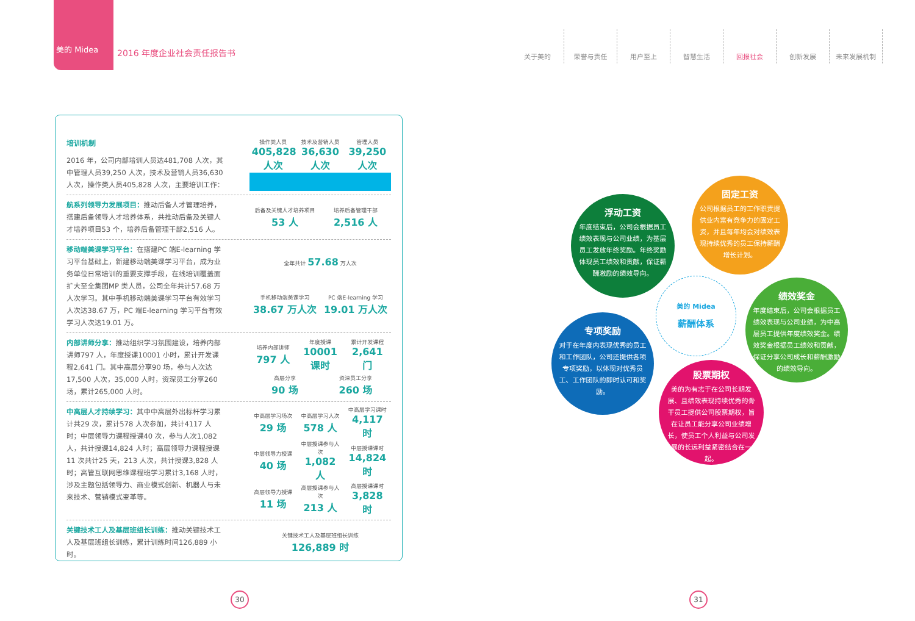美的 Midea
2016 年度企业社会责任报告书
关于美的 荣誉与责任 用户至上 智慧生活 回报社会 创新发展 未来发展机制
培训机制
2016 年，公司内部培训人员达481,708 人次，其中管理人员39,250 人次，技术及营销人员36,630 人次，操作类人员405,828 人次，主要培训工作：
操作类人员
405,828 人次
技术及营销人员
36,630 人次
管理人员
39,250 人次
航系列领导力发展项目：推动后备人才管理培养，搭建后备领导人才培养体系，共推动后备及关键人才培养项目53 个，培养后备管理干部2,516 人。
后备及关键人才培养项目
53 人
培养后备管理干部
2,516 人
移动端美课学习平台：在搭建PC 端E-learning 学习平台基础上，新建移动端美课学习平台，成为业务单位日常培训的重要支撑手段，在线培训覆盖面扩大至全集团MP 类人员，公司全年共计57.68 万人次学习。其中手机移动端美课学习平台有效学习人次达38.67 万，PC 端E-learning 学习平台有效学习人次达19.01 万。
全年共计 57.68 万人次
手机移动端美课学习
38.67 万人次
PC 端E-learning 学习
19.01 万人次
内部讲师分享：推动组织学习氛围建设，培养内部讲师797 人，年度授课10001 小时，累计开发课程2,641 门。其中高层分享90 场，参与人次达17,500 人次，35,000 人时，资深员工分享260 场，累计265,000 人时。
培养内部讲师
797 人
年度授课
10001 课时
累计开发课程
2,641 门
高层分享
90 场
资深员工分享
260 场
中高层人才持续学习：其中中高层外出标杆学习累计共29 次，累计578 人次参加，共计4117 人时；中层领导力课程授课40 次，参与人次1,082 人，共计授课14,824 人时；高层领导力课程授课11 次共计25 天，213 人次，共计授课3,828 人时；高管互联网思维课程班学习累计3,168 人时，涉及主题包括领导力、商业模式创新、机器人与未来技术、营销模式变革等。
中高层学习场次
29 场
中高层学习人次
578 人
中高层学习课时
4,117 时
中层领导力授课
40 场
中层授课参与人次
1,082 人
中层授课课时
14,824 时
高层领导力授课
11 场
高层授课参与人次
213 人
高层授课课时
3,828 时
关键技术工人及基层班组长训练：推动关键技术工人及基层班组长训练，累计训练时间126,889 小时。
关键技术工人及基层班组长训练
126,889 时
浮动工资
年度结束后，公司会根据员工绩效表现与公司业绩，为基层员工发放年终奖励。年终奖励体现员工绩效和贡献，保证薪酬激励的绩效导向。
固定工资
公司根据员工的工作职责提供业内富有竞争力的固定工资，并且每年均会对绩效表现持续优秀的员工保持薪酬增长计划。
美的 Midea
薪酬体系
绩效奖金
年度结束后，公司会根据员工绩效表现与公司业绩，为中高层员工提供年度绩效奖金。绩效奖金根据员工绩效和贡献，保证分享公司成长和薪酬激励的绩效导向。
专项奖励
对于在年度内表现优秀的员工和工作团队，公司还提供各项专项奖励，以体现对优秀员工、工作团队的即时认可和奖励。
股票期权
美的为有志于在公司长期发展、且绩效表现持续优秀的骨干员工提供公司股票期权，旨在让员工能分享公司业绩增长，使员工个人利益与公司发展的长远利益紧密结合在一起。
30 31